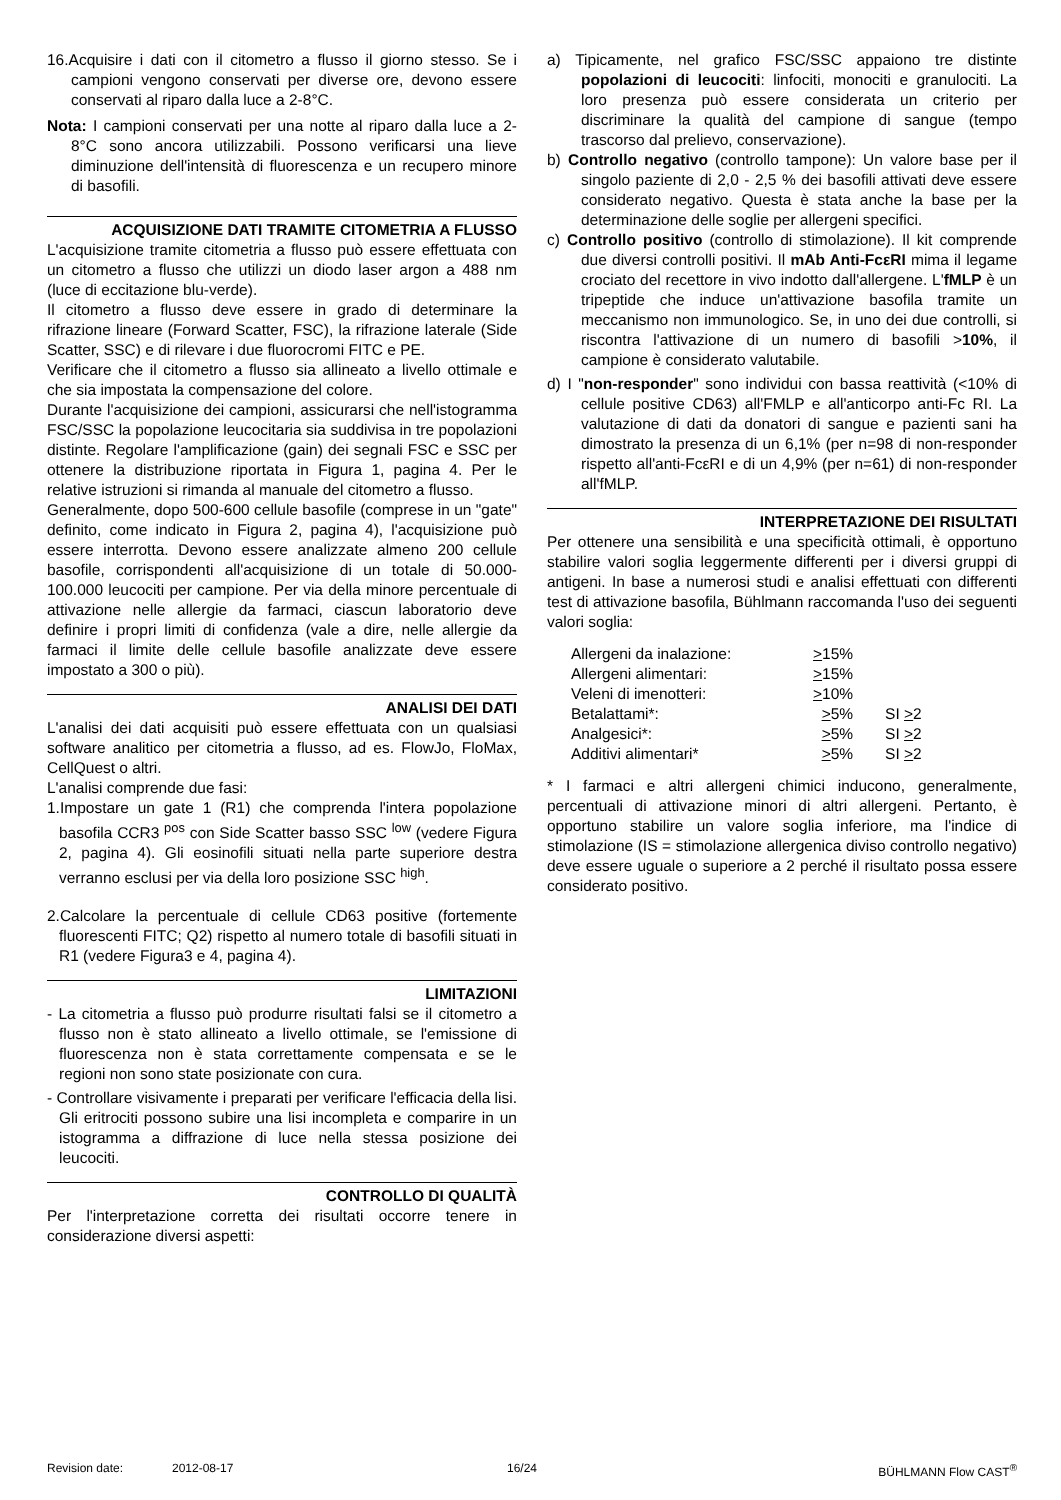16.Acquisire i dati con il citometro a flusso il giorno stesso. Se i campioni vengono conservati per diverse ore, devono essere conservati al riparo dalla luce a 2-8°C.
Nota: I campioni conservati per una notte al riparo dalla luce a 2-8°C sono ancora utilizzabili. Possono verificarsi una lieve diminuzione dell'intensità di fluorescenza e un recupero minore di basofili.
ACQUISIZIONE DATI TRAMITE CITOMETRIA A FLUSSO
L'acquisizione tramite citometria a flusso può essere effettuata con un citometro a flusso che utilizzi un diodo laser argon a 488 nm (luce di eccitazione blu-verde).
Il citometro a flusso deve essere in grado di determinare la rifrazione lineare (Forward Scatter, FSC), la rifrazione laterale (Side Scatter, SSC) e di rilevare i due fluorocromi FITC e PE.
Verificare che il citometro a flusso sia allineato a livello ottimale e che sia impostata la compensazione del colore.
Durante l'acquisizione dei campioni, assicurarsi che nell'istogramma FSC/SSC la popolazione leucocitaria sia suddivisa in tre popolazioni distinte. Regolare l'amplificazione (gain) dei segnali FSC e SSC per ottenere la distribuzione riportata in Figura 1, pagina 4. Per le relative istruzioni si rimanda al manuale del citometro a flusso.
Generalmente, dopo 500-600 cellule basofile (comprese in un "gate" definito, come indicato in Figura 2, pagina 4), l'acquisizione può essere interrotta. Devono essere analizzate almeno 200 cellule basofile, corrispondenti all'acquisizione di un totale di 50.000-100.000 leucociti per campione. Per via della minore percentuale di attivazione nelle allergie da farmaci, ciascun laboratorio deve definire i propri limiti di confidenza (vale a dire, nelle allergie da farmaci il limite delle cellule basofile analizzate deve essere impostato a 300 o più).
ANALISI DEI DATI
L'analisi dei dati acquisiti può essere effettuata con un qualsiasi software analitico per citometria a flusso, ad es. FlowJo, FloMax, CellQuest o altri.
L'analisi comprende due fasi:
1.Impostare un gate 1 (R1) che comprenda l'intera popolazione basofila CCR3 <sup>pos</sup> con Side Scatter basso SSC <sup>low</sup> (vedere Figura 2, pagina 4). Gli eosinofili situati nella parte superiore destra verranno esclusi per via della loro posizione SSC <sup>high</sup>.
2.Calcolare la percentuale di cellule CD63 positive (fortemente fluorescenti FITC; Q2) rispetto al numero totale di basofili situati in R1 (vedere Figura3 e 4, pagina 4).
LIMITAZIONI
- La citometria a flusso può produrre risultati falsi se il citometro a flusso non è stato allineato a livello ottimale, se l'emissione di fluorescenza non è stata correttamente compensata e se le regioni non sono state posizionate con cura.
- Controllare visivamente i preparati per verificare l'efficacia della lisi. Gli eritrociti possono subire una lisi incompleta e comparire in un istogramma a diffrazione di luce nella stessa posizione dei leucociti.
CONTROLLO DI QUALITÀ
Per l'interpretazione corretta dei risultati occorre tenere in considerazione diversi aspetti:
a) Tipicamente, nel grafico FSC/SSC appaiono tre distinte popolazioni di leucociti: linfociti, monociti e granulociti. La loro presenza può essere considerata un criterio per discriminare la qualità del campione di sangue (tempo trascorso dal prelievo, conservazione).
b) Controllo negativo (controllo tampone): Un valore base per il singolo paziente di 2,0 - 2,5 % dei basofili attivati deve essere considerato negativo. Questa è stata anche la base per la determinazione delle soglie per allergeni specifici.
c) Controllo positivo (controllo di stimolazione). Il kit comprende due diversi controlli positivi. Il mAb Anti-FcεRI mima il legame crociato del recettore in vivo indotto dall'allergene. L'fMLP è un tripeptide che induce un'attivazione basofila tramite un meccanismo non immunologico. Se, in uno dei due controlli, si riscontra l'attivazione di un numero di basofili >10%, il campione è considerato valutabile.
d) I "non-responder" sono individui con bassa reattività (<10% di cellule positive CD63) all'FMLP e all'anticorpo anti-Fc RI. La valutazione di dati da donatori di sangue e pazienti sani ha dimostrato la presenza di un 6,1% (per n=98 di non-responder rispetto all'anti-FcεRI e di un 4,9% (per n=61) di non-responder all'fMLP.
INTERPRETAZIONE DEI RISULTATI
Per ottenere una sensibilità e una specificità ottimali, è opportuno stabilire valori soglia leggermente differenti per i diversi gruppi di antigeni. In base a numerosi studi e analisi effettuati con differenti test di attivazione basofila, Bühlmann raccomanda l'uso dei seguenti valori soglia:
| Allergeni da inalazione: | > 15% | |
| Allergeni alimentari: | > 15% | |
| Veleni di imenotteri: | > 10% | |
| Betalattami*: | > 5% | SI > 2 |
| Analgesici*: | > 5% | SI > 2 |
| Additivi alimentari* | > 5% | SI > 2 |
* I farmaci e altri allergeni chimici inducono, generalmente, percentuali di attivazione minori di altri allergeni. Pertanto, è opportuno stabilire un valore soglia inferiore, ma l'indice di stimolazione (IS = stimolazione allergenica diviso controllo negativo) deve essere uguale o superiore a 2 perché il risultato possa essere considerato positivo.
Revision date: 2012-08-17 16/24 BÜHLMANN Flow CAST<sup>®</sup>